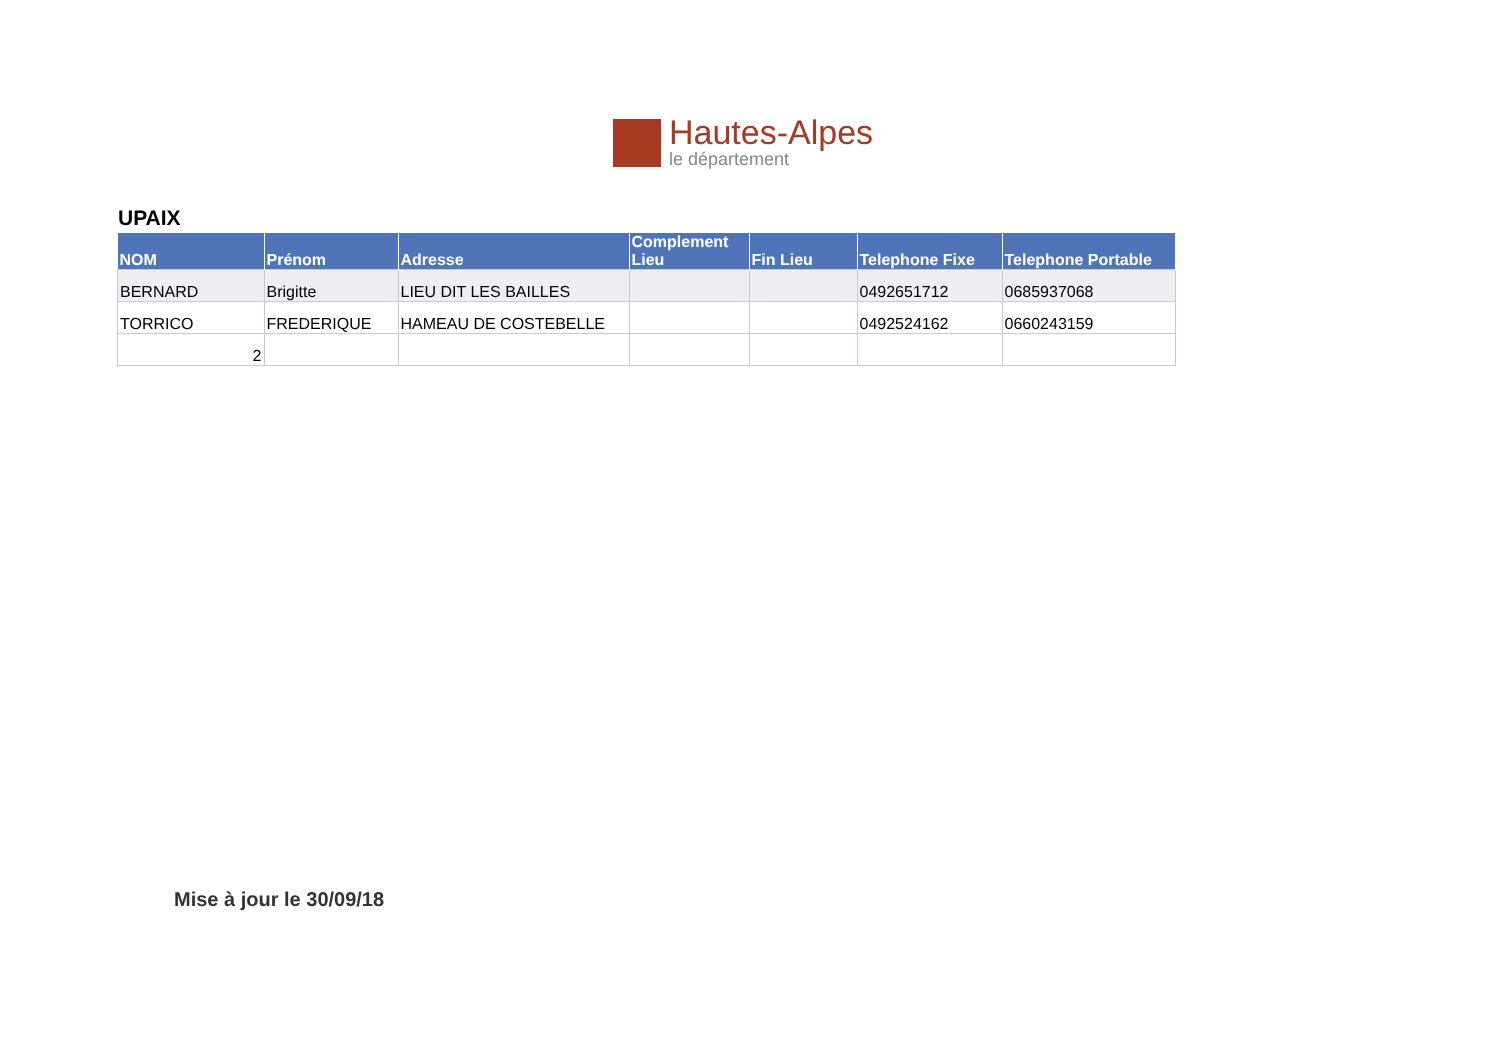Hautes-Alpes
le département
UPAIX
| NOM | Prénom | Adresse | Complement Lieu | Fin Lieu | Telephone Fixe | Telephone Portable |
| --- | --- | --- | --- | --- | --- | --- |
| BERNARD | Brigitte | LIEU DIT LES BAILLES | | | 0492651712 | 0685937068 |
| TORRICO | FREDERIQUE | HAMEAU DE COSTEBELLE | | | 0492524162 | 0660243159 |
| 2 | | | | | | |
Mise à jour le 30/09/18